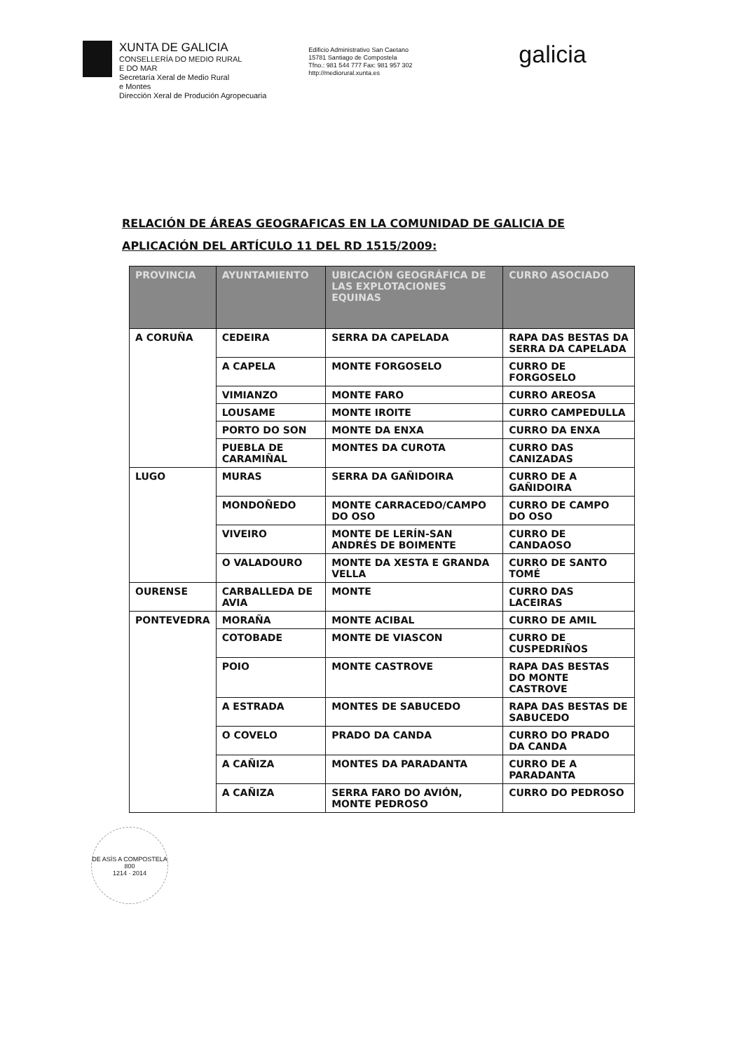XUNTA DE GALICIA
CONSELLERÍA DO MEDIO RURAL
E DO MAR
Secretaría Xeral de Medio Rural
e Montes
Dirección Xeral de Produción Agropecuaria
Edificio Administrativo San Caetano
15781 Santiago de Compostela
Tfno.: 981 544 777 Fax: 981 957 302
http://mediorural.xunta.es
galicia
RELACIÓN DE ÁREAS GEOGRAFICAS EN LA COMUNIDAD DE GALICIA DE APLICACIÓN DEL ARTÍCULO 11 DEL RD 1515/2009:
| PROVINCIA | AYUNTAMIENTO | UBICACIÓN GEOGRÁFICA DE LAS EXPLOTACIONES EQUINAS | CURRO ASOCIADO |
| --- | --- | --- | --- |
| A CORUÑA | CEDEIRA | SERRA DA CAPELADA | RAPA DAS BESTAS DA SERRA DA CAPELADA |
| | A CAPELA | MONTE FORGOSELO | CURRO DE FORGOSELO |
| | VIMIANZO | MONTE FARO | CURRO AREOSA |
| | LOUSAME | MONTE IROITE | CURRO CAMPEDULLA |
| | PORTO DO SON | MONTE DA ENXA | CURRO DA ENXA |
| | PUEBLA DE CARAMIÑAL | MONTES DA CUROTA | CURRO DAS CANIZADAS |
| LUGO | MURAS | SERRA DA GAÑIDOIRA | CURRO DE A GAÑIDOIRA |
| | MONDOÑEDO | MONTE CARRACEDO/CAMPO DO OSO | CURRO DE CAMPO DO OSO |
| | VIVEIRO | MONTE DE LERÍN-SAN ANDRÉS DE BOIMENTE | CURRO DE CANDAOSO |
| | O VALADOURO | MONTE DA XESTA E GRANDA VELLA | CURRO DE SANTO TOMÉ |
| OURENSE | CARBALLEDA DE AVIA | MONTE | CURRO DAS LACEIRAS |
| PONTEVEDRA | MORAÑA | MONTE ACIBAL | CURRO DE AMIL |
| | COTOBADE | MONTE DE VIASCON | CURRO DE CUSPEDRIÑOS |
| | POIO | MONTE CASTROVE | RAPA DAS BESTAS DO MONTE CASTROVE |
| | A ESTRADA | MONTES DE SABUCEDO | RAPA DAS BESTAS DE SABUCEDO |
| | O COVELO | PRADO DA CANDA | CURRO DO PRADO DA CANDA |
| | A CAÑIZA | MONTES DA PARADANTA | CURRO DE A PARADANTA |
| | A CAÑIZA | SERRA FARO DO AVIÓN, MONTE PEDROSO | CURRO DO PEDROSO |
DE ASÍS A COMPOSTELA
800
1214 · 2014